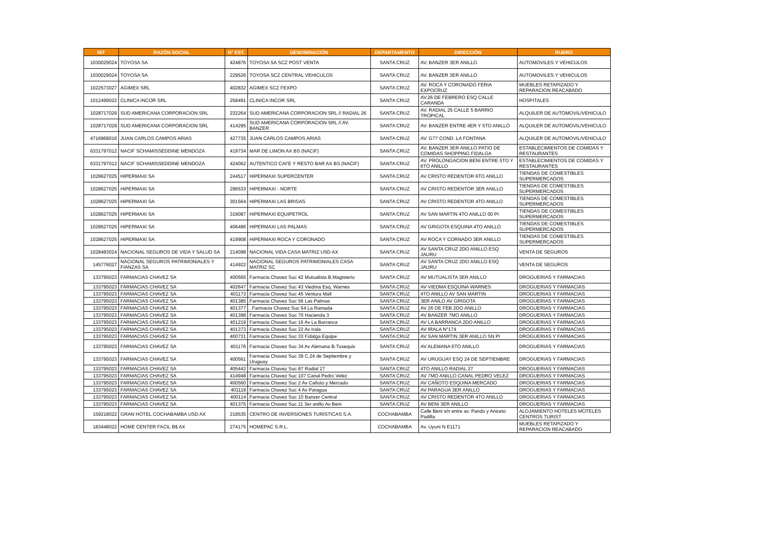| NIT | RAZÓN SOCIAL | N° EST. | DENOMINACIÓN | DEPARTAMENTO | DIRECCIÓN | RUBRO |
| --- | --- | --- | --- | --- | --- | --- |
| 1030029024 | TOYOSA SA | 424876 | TOYOSA SA SCZ POST VENTA | SANTA CRUZ | AV. BANZER 3ER ANILLO | AUTOMOVILES Y VEHICULOS |
| 1030029024 | TOYOSA SA | 229526 | TOYOSA SCZ CENTRAL VEHICULOS | SANTA CRUZ | AV. BANZER 3ER ANILLO | AUTOMOVILES Y VEHICULOS |
| 1022573027 | AGIMEX SRL | 402832 | AGIMEX SCZ FEXPO | SANTA CRUZ | AV. ROCA Y CORONADO FERIA EXPOCRUZ | MUEBLES RETAPIZADO Y REPARACION REACABADO |
| 1012499022 | CLINICA INCOR SRL | 258491 | CLINICA INCOR SRL | SANTA CRUZ | AV.26 DE FEBRERO ESQ CALLE CARANDA | HOSPITALES |
| 1028717029 | SUD AMERICANA CORPORACION SRL | 232264 | SUD AMERICANA CORPORACION SRL // RADIAL 26 | SANTA CRUZ | AV. RADIAL 25 CALLE 5 BARRIO TROPICAL | ALQUILER DE AUTOMOVIL/VEHICULO |
| 1028717029 | SUD AMERICANA CORPORACION SRL | 414295 | SUD AMERICANA CORPORACION SRL // AV. BANZER | SANTA CRUZ | AV. BANZER ENTRE 4ER Y 5TO ANILLO | ALQUILER DE AUTOMOVIL/VEHICULO |
| 4716968016 | JUAN CARLOS CAMPOS ARIAS | 427735 | JUAN CARLOS CAMPOS ARIAS | SANTA CRUZ | AV. G77 COND. LA FONTANA | ALQUILER DE AUTOMOVIL/VEHICULO |
| 6331797012 | NACIF SCHAMISSEDDINE MENDOZA | 419734 | MAR DE LIMON AX BS (NACIF) | SANTA CRUZ | AV. BANZER 3ER ANILLO PATIO DE COMIDAS SHOPPING FIDALGA | ESTABLECIMIENTOS DE COMIDAS Y RESTAURANTES |
| 6331797012 | NACIF SCHAMISSEDDINE MENDOZA | 424062 | AUTENTICO CAFE Y RESTO BAR AX BS (NACIF) | SANTA CRUZ | AV. PROLONGACION BENI ENTRE 5TO Y 6TO ANILLO | ESTABLECIMIENTOS DE COMIDAS Y RESTAURANTES |
| 1028627025 | HIPERMAXI SA | 244517 | HIPERMAXI SUPERCENTER | SANTA CRUZ | AV CRISTO REDENTOR 6TO ANILLO | TIENDAS DE COMESTIBLES SUPERMERCADOS |
| 1028627025 | HIPERMAXI SA | 296533 | HIPERMAXI - NORTE | SANTA CRUZ | AV CRISTO REDENTOR 3ER ANILLO | TIENDAS DE COMESTIBLES SUPERMERCADOS |
| 1028627025 | HIPERMAXI SA | 301564 | HIPERMAXI LAS BRISAS | SANTA CRUZ | AV CRISTO REDENTOR 4TO ANILLO | TIENDAS DE COMESTIBLES SUPERMERCADOS |
| 1028627025 | HIPERMAXI SA | 319087 | HIPERMAXI EQUIPETROL | SANTA CRUZ | AV SAN MARTIN 4TO ANILLO 00 PI | TIENDAS DE COMESTIBLES SUPERMERCADOS |
| 1028627025 | HIPERMAXI SA | 406486 | HIPERMAXI LAS PALMAS | SANTA CRUZ | AV GRIGOTA ESQUINA 4TO ANILLO | TIENDAS DE COMESTIBLES SUPERMERCADOS |
| 1028627025 | HIPERMAXI SA | 419908 | HIPERMAXI ROCA Y CORONADO | SANTA CRUZ | AV ROCA Y CORNADO 3ER ANILLO | TIENDAS DE COMESTIBLES SUPERMERCADOS |
| 1028483024 | NACIONAL SEGUROS DE VIDA Y SALUD SA | 214098 | NACIONAL VIDA CASA MATRIZ USD AX | SANTA CRUZ | AV SANTA CRUZ 2DO ANILLO ESQ JAURU | VENTA DE SEGUROS |
| 145776027 | NACIONAL SEGUROS PATRIMONIALES Y FIANZAS SA | 414922 | NACIONAL SEGUROS PATRIMONIALES CASA MATRIZ SC | SANTA CRUZ | AV SANTA CRUZ 2DO ANILLO ESQ JAURU | VENTA DE SEGUROS |
| 133795023 | FARMACIAS CHAVEZ SA | 400565 | Farmacia Chavez Suc 42 Mutualista B.Magisterio | SANTA CRUZ | AV MUTUALISTA 3ER ANILLO | DROGUERIAS Y FARMACIAS |
| 133795023 | FARMACIAS CHAVEZ SA | 402647 | Farmacia Chavez Suc 43 Viedma Esq. Warnes | SANTA CRUZ | AV VIEDMA ESQUINA WARNES | DROGUERIAS Y FARMACIAS |
| 133795023 | FARMACIAS CHAVEZ SA | 401173 | Farmacia Chavez Suc 45 Ventura Mall | SANTA CRUZ | 4TO ANILLO AV SAN MARTIN | DROGUERIAS Y FARMACIAS |
| 133795023 | FARMACIAS CHAVEZ SA | 401385 | Farmacia Chavez Suc 56 Las Palmas | SANTA CRUZ | 3ER ANILO AV GRIGOTA | DROGUERIAS Y FARMACIAS |
| 133795023 | FARMACIAS CHAVEZ SA | 401377 | . Farmacia Chavez Suc 64 La Ramada | SANTA CRUZ | AV 26 DE FEB 2DO ANILLO | DROGUERIAS Y FARMACIAS |
| 133795023 | FARMACIAS CHAVEZ SA | 401398 | Farmacia Chavez Suc 70 Hacienda 3 | SANTA CRUZ | AV BANZER 7MO ANILLO | DROGUERIAS Y FARMACIAS |
| 133795023 | FARMACIAS CHAVEZ SA | 401219 | Farmacia Chavez Suc 16 Av La Barranca | SANTA CRUZ | AV LA BARRANCA 2DO ANILLO | DROGUERIAS Y FARMACIAS |
| 133795023 | FARMACIAS CHAVEZ SA | 401373 | Farmacia Chavez Suc 22 Av Irala | SANTA CRUZ | AV IRALA N°174 | DROGUERIAS Y FARMACIAS |
| 133795023 | FARMACIAS CHAVEZ SA | 400731 | Farmacia Chavez Suc 33 Fidalga Equipe | SANTA CRUZ | AV SAN MARTIN 3ER ANILLO SN PI | DROGUERIAS Y FARMACIAS |
| 133795023 | FARMACIAS CHAVEZ SA | 401176 | Farmacia Chavez Suc 34 Av Alemana B.Tusequis | SANTA CRUZ | AV ALEMANA 6TO ANILLO | DROGUERIAS Y FARMACIAS |
| 133795023 | FARMACIAS CHAVEZ SA | 400561 | Farmacia Chavez Suc 39 C.24 de Septiembre y Uruguay | SANTA CRUZ | AV URUGUAY ESQ 24 DE SEPTIEMBRE | DROGUERIAS Y FARMACIAS |
| 133795023 | FARMACIAS CHAVEZ SA | 405443 | Farmacia Chavez Suc 87 Radial 27 | SANTA CRUZ | 4TO ANILLO RADIAL 27 | DROGUERIAS Y FARMACIAS |
| 133795023 | FARMACIAS CHAVEZ SA | 414948 | Farmacia Chavez Suc 107 Canal Pedro Velez | SANTA CRUZ | AV 7MO ANILLO CANAL PEDRO VELEZ | DROGUERIAS Y FARMACIAS |
| 133795023 | FARMACIAS CHAVEZ SA | 400560 | Farmacia Chavez Suc 2 Av Cañoto y Mercado | SANTA CRUZ | AV CAÑOTO ESQUINA MERCADO | DROGUERIAS Y FARMACIAS |
| 133795023 | FARMACIAS CHAVEZ SA | 401119 | Farmacia Chavez Suc 4 Av Paragua | SANTA CRUZ | AV PARAGUA 3ER ANILLO | DROGUERIAS Y FARMACIAS |
| 133795023 | FARMACIAS CHAVEZ SA | 400114 | Farmacia Chavez Suc 10 Banzer Central | SANTA CRUZ | AV CRISTO REDENTOR 4TO ANILLO | DROGUERIAS Y FARMACIAS |
| 133795023 | FARMACIAS CHAVEZ SA | 401375 | Farmacia Chavez Suc 11 3er anillo Av Beni | SANTA CRUZ | AV BENI 3ER ANILLO | DROGUERIAS Y FARMACIAS |
| 159218022 | GRAN HOTEL COCHABAMBA USD AX | 219535 | CENTRO DE INVERSIONES TURISTICAS S.A. | COCHABAMBA | Calle Beni s/n entre av. Pando y Aniceto Padilla | ALOJAMIENTO HOTELES MOTELES CENTROS TURIST |
| 183448022 | HOME CENTER FACIL B$ AX | 274175 | HOMEPAC S.R.L. | COCHABAMBA | Av. Uyuni N E1171 | MUEBLES RETAPIZADO Y REPARACION REACABADO |